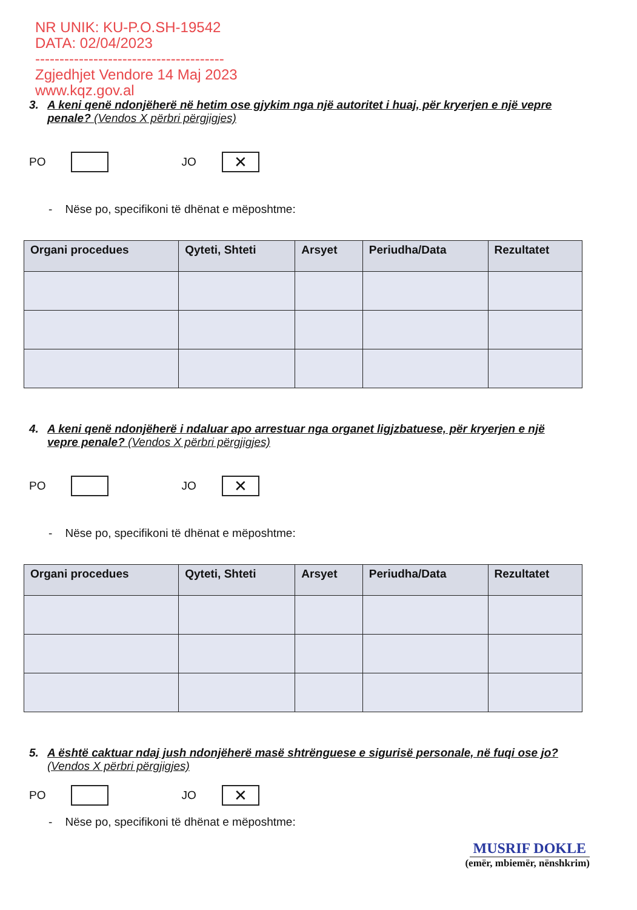NR UNIK: KU-P.O.SH-19542
DATA: 02/04/2023
---------------------------------------
Zgjedhjet Vendore 14 Maj 2023
www.kqz.gov.al
3. A keni qenë ndonjëherë në hetim ose gjykim nga një autoritet i huaj, për kryerjen e një vepre penale? (Vendos X përbri përgjigjes)
PO
JO
✕
- Nëse po, specifikoni të dhënat e mëposhtme:
| Organi procedues | Qyteti, Shteti | Arsyet | Periudha/Data | Rezultatet |
| --- | --- | --- | --- | --- |
4. A keni qenë ndonjëherë i ndaluar apo arrestuar nga organet ligjzbatuese, për kryerjen e një vepre penale? (Vendos X përbri përgjigjes)
PO
JO
✕
- Nëse po, specifikoni të dhënat e mëposhtme:
| Organi procedues | Qyteti, Shteti | Arsyet | Periudha/Data | Rezultatet |
| --- | --- | --- | --- | --- |
5. A është caktuar ndaj jush ndonjëherë masë shtrënguese e sigurisë personale, në fuqi ose jo? (Vendos X përbri përgjigjes)
PO
JO
✕
- Nëse po, specifikoni të dhënat e mëposhtme:
MUSRIF DOKLE
(emër, mbiemër, nënshkrim)